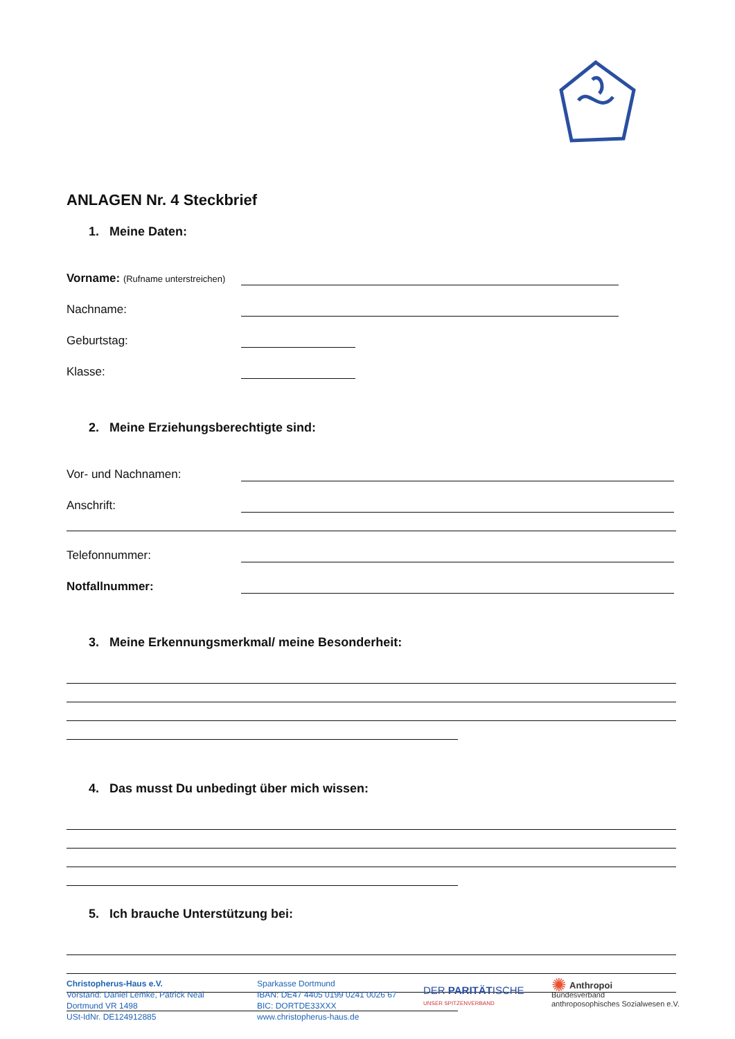ANLAGEN Nr. 4 Steckbrief
1. Meine Daten:
Vorname: (Rufname unterstreichen)
Nachname:
Geburtstag:
Klasse:
2. Meine Erziehungsberechtigte sind:
Vor- und Nachnamen:
Anschrift:
Telefonnummer:
Notfallnummer:
3. Meine Erkennungsmerkmal/ meine Besonderheit:
4. Das musst Du unbedingt über mich wissen:
5. Ich brauche Unterstützung bei:
Christopherus-Haus e.V.
Vorstand: Daniel Lemke, Patrick Neal
Dortmund VR 1498
USt-IdNr. DE124912885
Sparkasse Dortmund
IBAN: DE47 4405 0199 0241 0026 67
BIC: DORTDE33XXX
www.christopherus-haus.de
DER PARITÄTISCHE
UNSER SPITZENVERBAND
✺ Anthropoi
Bundesverband
anthroposophisches Sozialwesen e.V.